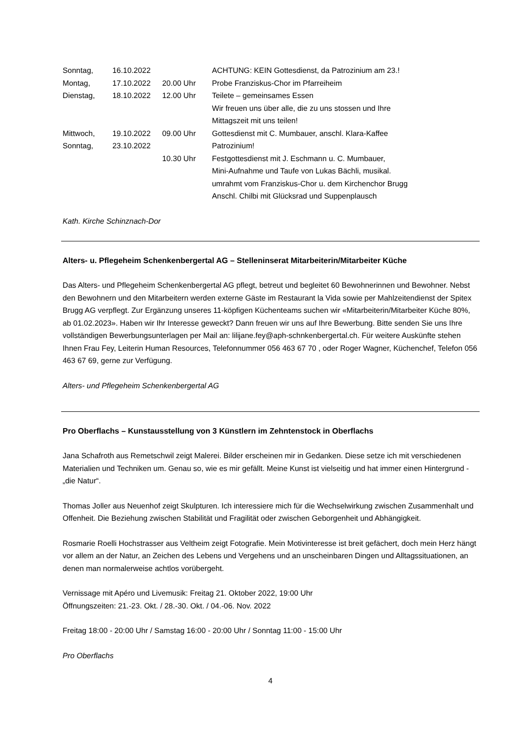| Sonntag, | 16.10.2022 | | ACHTUNG: KEIN Gottesdienst, da Patrozinium am 23.! |
| Montag, | 17.10.2022 | 20.00 Uhr | Probe Franziskus-Chor im Pfarreiheim |
| Dienstag, | 18.10.2022 | 12.00 Uhr | Teilete – gemeinsames Essen Wir freuen uns über alle, die zu uns stossen und Ihre Mittagszeit mit uns teilen! |
| Mittwoch, | 19.10.2022 | 09.00 Uhr | Gottesdienst mit C. Mumbauer, anschl. Klara-Kaffee |
| Sonntag, | 23.10.2022 | | Patrozinium! |
| | | 10.30 Uhr | Festgottesdienst mit J. Eschmann u. C. Mumbauer, Mini-Aufnahme und Taufe von Lukas Bächli, musikal. umrahmt vom Franziskus-Chor u. dem Kirchenchor Brugg Anschl. Chilbi mit Glücksrad und Suppenplausch |
Kath. Kirche Schinznach-Dor
Alters- u. Pflegeheim Schenkenbergertal AG – Stelleninserat Mitarbeiterin/Mitarbeiter Küche
Das Alters- und Pflegeheim Schenkenbergertal AG pflegt, betreut und begleitet 60 Bewohnerinnen und Bewohner. Nebst den Bewohnern und den Mitarbeitern werden externe Gäste im Restaurant la Vida sowie per Mahlzeitendienst der Spitex Brugg AG verpflegt. Zur Ergänzung unseres 11-köpfigen Küchenteams suchen wir «Mitarbeiterin/Mitarbeiter Küche 80%, ab 01.02.2023». Haben wir Ihr Interesse geweckt? Dann freuen wir uns auf Ihre Bewerbung. Bitte senden Sie uns Ihre vollständigen Bewerbungsunterlagen per Mail an: lilijane.fey@aph-schnkenbergertal.ch. Für weitere Auskünfte stehen Ihnen Frau Fey, Leiterin Human Resources, Telefonnummer 056 463 67 70 , oder Roger Wagner, Küchenchef, Telefon 056 463 67 69, gerne zur Verfügung.
Alters- und Pflegeheim Schenkenbergertal AG
Pro Oberflachs – Kunstausstellung von 3 Künstlern im Zehntenstock in Oberflachs
Jana Schafroth aus Remetschwil zeigt Malerei. Bilder erscheinen mir in Gedanken. Diese setze ich mit verschiedenen Materialien und Techniken um. Genau so, wie es mir gefällt. Meine Kunst ist vielseitig und hat immer einen Hintergrund - „die Natur“.
Thomas Joller aus Neuenhof zeigt Skulpturen. Ich interessiere mich für die Wechselwirkung zwischen Zusammenhalt und Offenheit. Die Beziehung zwischen Stabilität und Fragilität oder zwischen Geborgenheit und Abhängigkeit.
Rosmarie Roelli Hochstrasser aus Veltheim zeigt Fotografie. Mein Motivinteresse ist breit gefächert, doch mein Herz hängt vor allem an der Natur, an Zeichen des Lebens und Vergehens und an unscheinbaren Dingen und Alltagssituationen, an denen man normalerweise achtlos vorübergeht.
Vernissage mit Apéro und Livemusik: Freitag 21. Oktober 2022, 19:00 Uhr
Öffnungszeiten: 21.-23. Okt. / 28.-30. Okt. / 04.-06. Nov. 2022
Freitag 18:00 - 20:00 Uhr / Samstag 16:00 - 20:00 Uhr / Sonntag 11:00 - 15:00 Uhr
Pro Oberflachs
4